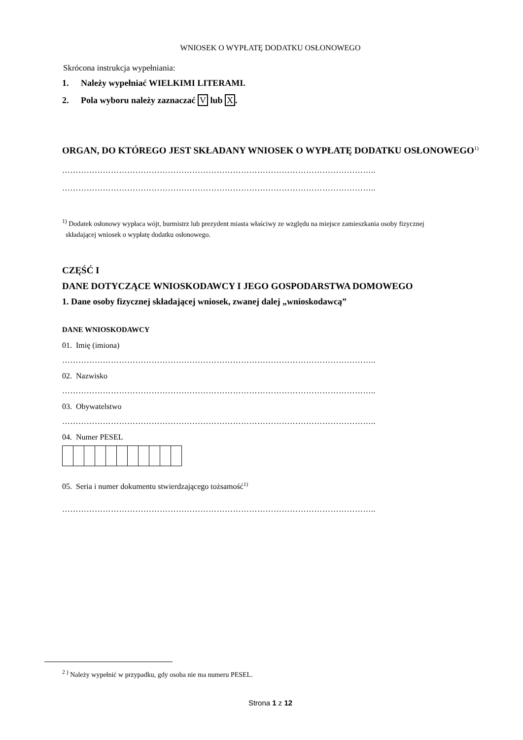WNIOSEK O WYPŁATĘ DODATKU OSŁONOWEGO
Skrócona instrukcja wypełniania:
1. Należy wypełniać WIELKIMI LITERAMI.
2. Pola wyboru należy zaznaczać V lub X.
ORGAN, DO KTÓREGO JEST SKŁADANY WNIOSEK O WYPŁATĘ DODATKU OSŁONOWEGO<sup>1)</sup>
……………………………………………………………………………………………………..
……………………………………………………………………………………………………..
<sup>1)</sup> Dodatek osłonowy wypłaca wójt, burmistrz lub prezydent miasta właściwy ze względu na miejsce zamieszkania osoby fizycznej
składającej wniosek o wypłatę dodatku osłonowego.
CZĘŚĆ I
DANE DOTYCZĄCE WNIOSKODAWCY I JEGO GOSPODARSTWA DOMOWEGO
1. Dane osoby fizycznej składającej wniosek, zwanej dalej „wnioskodawcą”
DANE WNIOSKODAWCY
01. Imię (imiona)
……………………………………………………………………………………………………..
02. Nazwisko
……………………………………………………………………………………………………..
03. Obywatelstwo
……………………………………………………………………………………………………..
04. Numer PESEL
05. Seria i numer dokumentu stwierdzającego tożsamość<sup>1)</sup>
……………………………………………………………………………………………………..
<sup>2 )</sup> Należy wypełnić w przypadku, gdy osoba nie ma numeru PESEL.
Strona 1 z 12